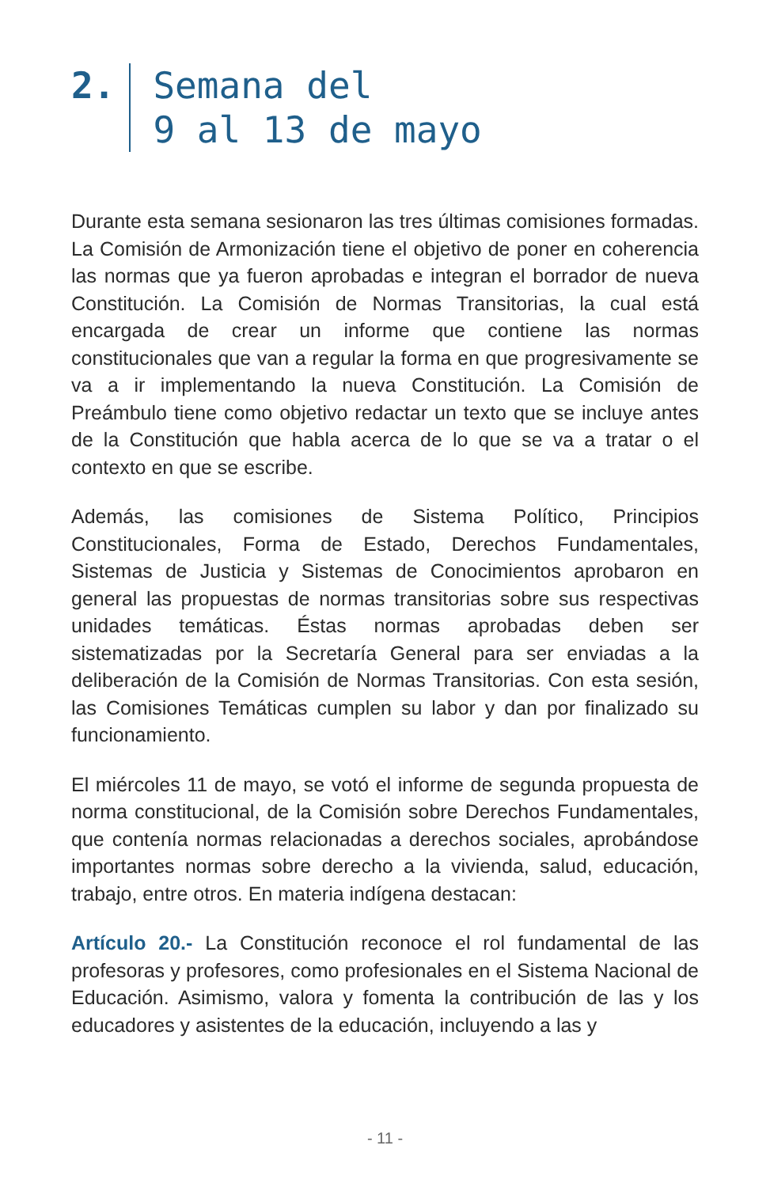2. Semana del
9 al 13 de mayo
Durante esta semana sesionaron las tres últimas comisiones formadas. La Comisión de Armonización tiene el objetivo de poner en coherencia las normas que ya fueron aprobadas e integran el borrador de nueva Constitución. La Comisión de Normas Transitorias, la cual está encargada de crear un informe que contiene las normas constitucionales que van a regular la forma en que progresivamente se va a ir implementando la nueva Constitución. La Comisión de Preámbulo tiene como objetivo redactar un texto que se incluye antes de la Constitución que habla acerca de lo que se va a tratar o el contexto en que se escribe.
Además, las comisiones de Sistema Político, Principios Constitucionales, Forma de Estado, Derechos Fundamentales, Sistemas de Justicia y Sistemas de Conocimientos aprobaron en general las propuestas de normas transitorias sobre sus respectivas unidades temáticas. Éstas normas aprobadas deben ser sistematizadas por la Secretaría General para ser enviadas a la deliberación de la Comisión de Normas Transitorias. Con esta sesión, las Comisiones Temáticas cumplen su labor y dan por finalizado su funcionamiento.
El miércoles 11 de mayo, se votó el informe de segunda propuesta de norma constitucional, de la Comisión sobre Derechos Fundamentales, que contenía normas relacionadas a derechos sociales, aprobándose importantes normas sobre derecho a la vivienda, salud, educación, trabajo, entre otros. En materia indígena destacan:
Artículo 20.- La Constitución reconoce el rol fundamental de las profesoras y profesores, como profesionales en el Sistema Nacional de Educación. Asimismo, valora y fomenta la contribución de las y los educadores y asistentes de la educación, incluyendo a las y
- 11 -